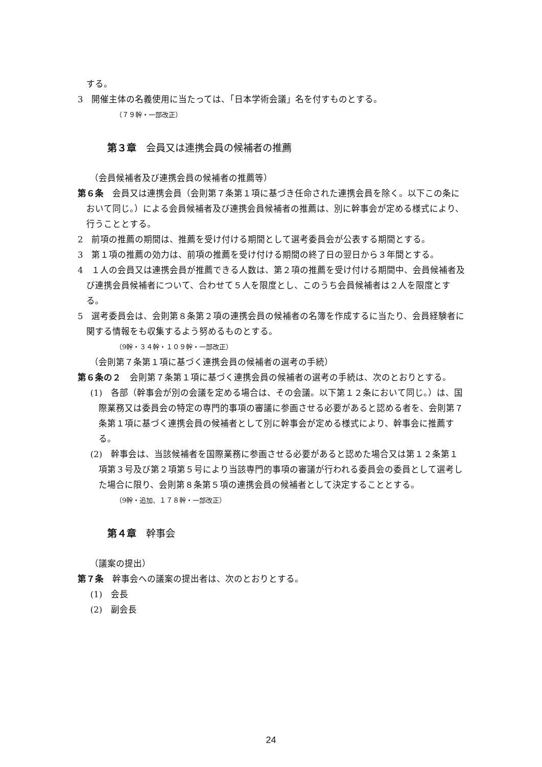する。
3　開催主体の名義使用に当たっては、「日本学術会議」名を付すものとする。
（７９幹・一部改正）
第３章　会員又は連携会員の候補者の推薦
（会員候補者及び連携会員の候補者の推薦等）
第６条　会員又は連携会員（会則第７条第１項に基づき任命された連携会員を除く。以下この条において同じ。）による会員候補者及び連携会員候補者の推薦は、別に幹事会が定める様式により、行うこととする。
2　前項の推薦の期間は、推薦を受け付ける期間として選考委員会が公表する期間とする。
3　第１項の推薦の効力は、前項の推薦を受け付ける期間の終了日の翌日から３年間とする。
4　１人の会員又は連携会員が推薦できる人数は、第２項の推薦を受け付ける期間中、会員候補者及び連携会員候補者について、合わせて５人を限度とし、このうち会員候補者は２人を限度とする。
5　選考委員会は、会則第８条第２項の連携会員の候補者の名簿を作成するに当たり、会員経験者に関する情報をも収集するよう努めるものとする。
（9幹・３４幹・１０９幹・一部改正）
（会則第７条第１項に基づく連携会員の候補者の選考の手続）
第６条の２　会則第７条第１項に基づく連携会員の候補者の選考の手続は、次のとおりとする。
(1)　各部（幹事会が別の会議を定める場合は、その会議。以下第１２条において同じ。）は、国際業務又は委員会の特定の専門的事項の審議に参画させる必要があると認める者を、会則第７条第１項に基づく連携会員の候補者として別に幹事会が定める様式により、幹事会に推薦する。
(2)　幹事会は、当該候補者を国際業務に参画させる必要があると認めた場合又は第１２条第１項第３号及び第２項第５号により当該専門的事項の審議が行われる委員会の委員として選考した場合に限り、会則第８条第５項の連携会員の候補者として決定することとする。
（9幹・追加、１７８幹・一部改正）
第４章　幹事会
（議案の提出）
第７条　幹事会への議案の提出者は、次のとおりとする。
(1)　会長
(2)　副会長
24